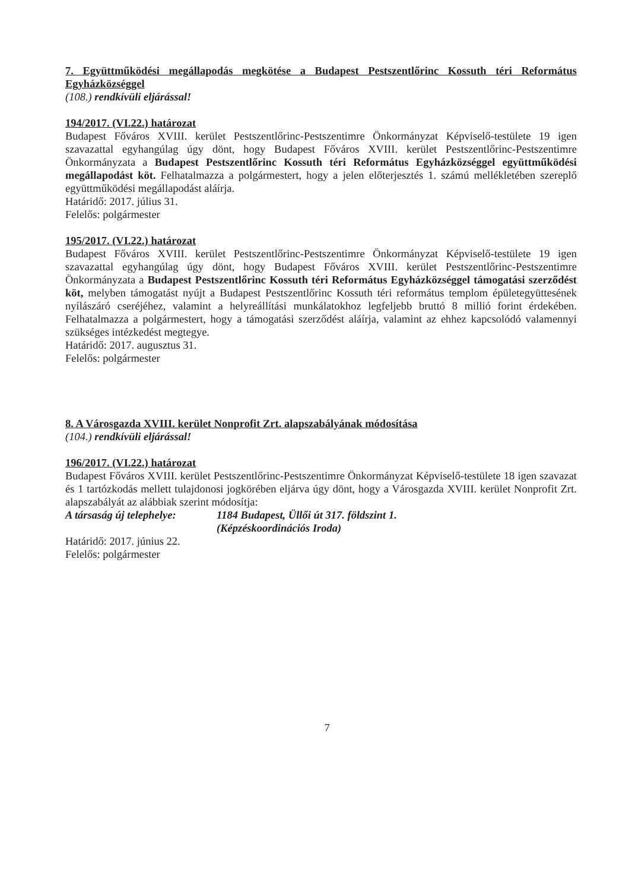7. Együttműködési megállapodás megkötése a Budapest Pestszentlőrinc Kossuth téri Református Egyházközséggel
(108.) rendkívüli eljárással!
194/2017. (VI.22.) határozat
Budapest Főváros XVIII. kerület Pestszentlőrinc-Pestszentimre Önkormányzat Képviselő-testülete 19 igen szavazattal egyhangúlag úgy dönt, hogy Budapest Főváros XVIII. kerület Pestszentlőrinc-Pestszentimre Önkormányzata a Budapest Pestszentlőrinc Kossuth téri Református Egyházközséggel együttműködési megállapodást köt. Felhatalmazza a polgármestert, hogy a jelen előterjesztés 1. számú mellékletében szereplő együttműködési megállapodást aláírja.
Határidő: 2017. július 31.
Felelős: polgármester
195/2017. (VI.22.) határozat
Budapest Főváros XVIII. kerület Pestszentlőrinc-Pestszentimre Önkormányzat Képviselő-testülete 19 igen szavazattal egyhangúlag úgy dönt, hogy Budapest Főváros XVIII. kerület Pestszentlőrinc-Pestszentimre Önkormányzata a Budapest Pestszentlőrinc Kossuth téri Református Egyházközséggel támogatási szerződést köt, melyben támogatást nyújt a Budapest Pestszentlőrinc Kossuth téri református templom épületegyüttesének nyílászáró cseréjéhez, valamint a helyreállítási munkálatokhoz legfeljebb bruttó 8 millió forint érdekében. Felhatalmazza a polgármestert, hogy a támogatási szerződést aláírja, valamint az ehhez kapcsolódó valamennyi szükséges intézkedést megtegye.
Határidő: 2017. augusztus 31.
Felelős: polgármester
8. A Városgazda XVIII. kerület Nonprofit Zrt. alapszabályának módosítása
(104.) rendkívüli eljárással!
196/2017. (VI.22.) határozat
Budapest Főváros XVIII. kerület Pestszentlőrinc-Pestszentimre Önkormányzat Képviselő-testülete 18 igen szavazat és 1 tartózkodás mellett tulajdonosi jogkörében eljárva úgy dönt, hogy a Városgazda XVIII. kerület Nonprofit Zrt. alapszabályát az alábbiak szerint módosítja:
A társaság új telephelye:
1184 Budapest, Üllői út 317. földszint 1.
(Képzéskoordinációs Iroda)
Határidő: 2017. június 22.
Felelős: polgármester
7